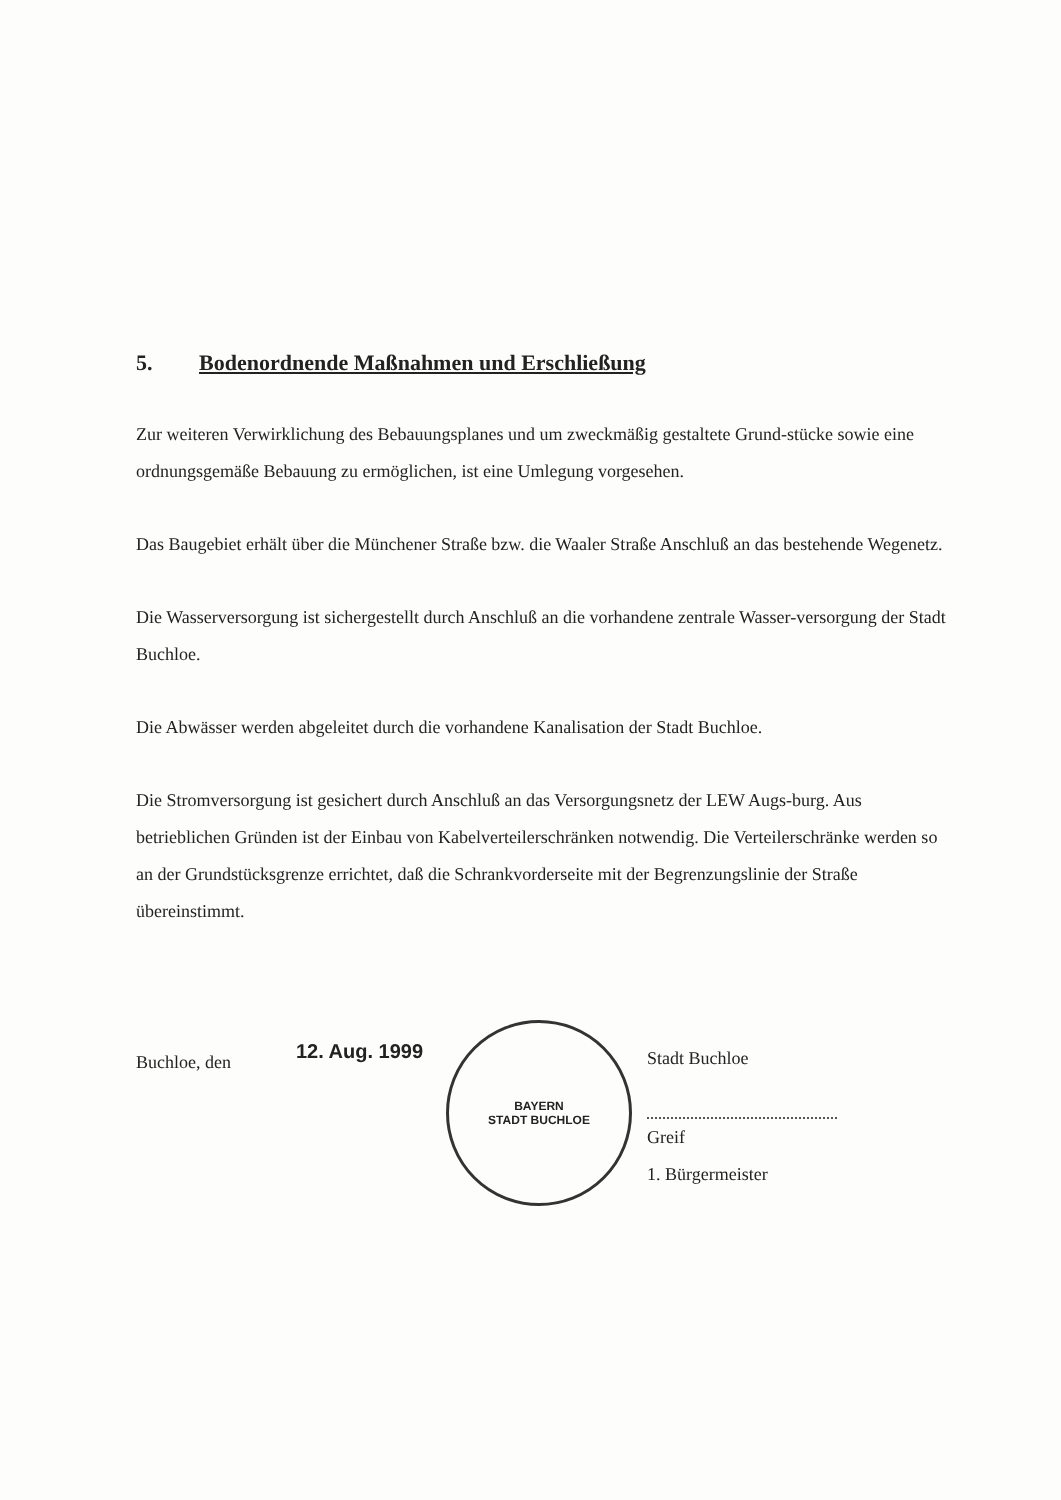5. Bodenordnende Maßnahmen und Erschließung
Zur weiteren Verwirklichung des Bebauungsplanes und um zweckmäßig gestaltete Grund-stücke sowie eine ordnungsgemäße Bebauung zu ermöglichen, ist eine Umlegung vorgesehen.
Das Baugebiet erhält über die Münchener Straße bzw. die Waaler Straße Anschluß an das bestehende Wegenetz.
Die Wasserversorgung ist sichergestellt durch Anschluß an die vorhandene zentrale Wasser-versorgung der Stadt Buchloe.
Die Abwässer werden abgeleitet durch die vorhandene Kanalisation der Stadt Buchloe.
Die Stromversorgung ist gesichert durch Anschluß an das Versorgungsnetz der LEW Augs-burg. Aus betrieblichen Gründen ist der Einbau von Kabelverteilerschränken notwendig. Die Verteilerschränke werden so an der Grundstücksgrenze errichtet, daß die Schrankvorderseite mit der Begrenzungslinie der Straße übereinstimmt.
Buchloe, den
12. Aug. 1999
BAYERN
STADT BUCHLOE
Stadt Buchloe
Greif
1. Bürgermeister